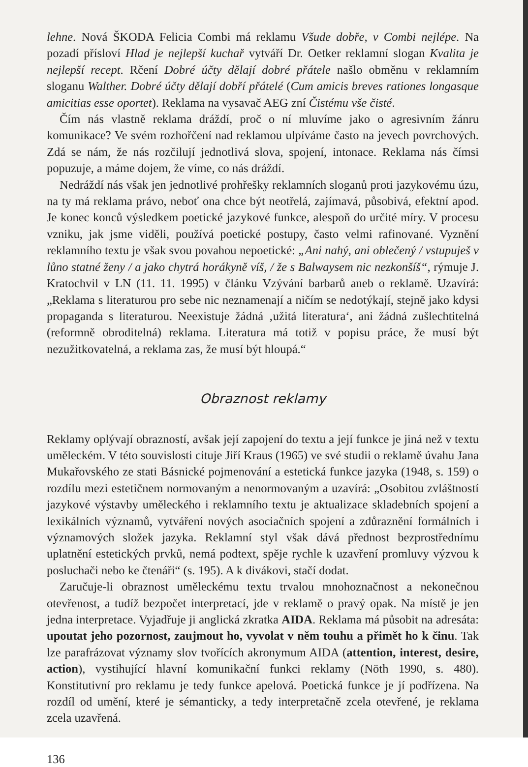lehne. Nová ŠKODA Felicia Combi má reklamu Všude dobře, v Combi nejlépe. Na pozadí přísloví Hlad je nejlepší kuchař vytváří Dr. Oetker reklamní slogan Kvalita je nejlepší recept. Rčení Dobré účty dělají dobré přátele našlo obměnu v reklamním sloganu Walther. Dobré účty dělají dobří přátelé (Cum amicis breves rationes longasque amicitias esse oportet). Reklama na vysavač AEG zní Čistému vše čisté.
Čím nás vlastně reklama dráždí, proč o ní mluvíme jako o agresivním žánru komunikace? Ve svém rozhořčení nad reklamou ulpíváme často na jevech povrchových. Zdá se nám, že nás rozčilují jednotlivá slova, spojení, intonace. Reklama nás čímsi popuzuje, a máme dojem, že víme, co nás dráždí.
Nedráždí nás však jen jednotlivé prohřešky reklamních sloganů proti jazykovému úzu, na ty má reklama právo, neboť ona chce být neotřelá, zajímavá, působivá, efektní apod. Je konec konců výsledkem poetické jazykové funkce, alespoň do určité míry. V procesu vzniku, jak jsme viděli, používá poetické postupy, často velmi rafinované. Vyznění reklamního textu je však svou povahou nepoetické: „Ani nahý, ani oblečený / vstupuješ v lůno statné ženy / a jako chytrá horákyně víš, / že s Balwaysem nic nezkonšíš“, rýmuje J. Kratochvil v LN (11. 11. 1995) v článku Vzývání barbarů aneb o reklamě. Uzavírá: „Reklama s literaturou pro sebe nic neznamenají a ničím se nedotýkají, stejně jako kdysi propaganda s literaturou. Neexistuje žádná ‚užitá literatura‘, ani žádná zušlechtitelná (reformně obroditelná) reklama. Literatura má totiž v popisu práce, že musí být nezužitkovatelná, a reklama zas, že musí být hloupá.“
Obraznost reklamy
Reklamy oplývají obrazností, avšak její zapojení do textu a její funkce je jiná než v textu uměleckém. V této souvislosti cituje Jiří Kraus (1965) ve své studii o reklamě úvahu Jana Mukařovského ze stati Básnické pojmenování a estetická funkce jazyka (1948, s. 159) o rozdílu mezi estetičnem normovaným a nenormovaným a uzavírá: „Osobitou zvláštností jazykové výstavby uměleckého i reklamního textu je aktualizace skladebních spojení a lexikálních významů, vytváření nových asociačních spojení a zdůraznění formálních i významových složek jazyka. Reklamní styl však dává přednost bezprostřednímu uplatnění estetických prvků, nemá podtext, spěje rychle k uzavření promluvy výzvou k posluchači nebo ke čtenáři“ (s. 195). A k divákovi, stačí dodat.
Zaručuje-li obraznost uměleckému textu trvalou mnohoznačnost a nekonečnou otevřenost, a tudíž bezpočet interpretací, jde v reklamě o pravý opak. Na místě je jen jedna interpretace. Vyjadřuje ji anglická zkratka AIDA. Reklama má působit na adresáta: upoutat jeho pozornost, zaujmout ho, vyvolat v něm touhu a přimět ho k činu. Tak lze parafrázovat významy slov tvořících akronymum AIDA (attention, interest, desire, action), vystihující hlavní komunikační funkci reklamy (Nöth 1990, s. 480). Konstitutivní pro reklamu je tedy funkce apelová. Poetická funkce je jí podřízena. Na rozdíl od umění, které je sémanticky, a tedy interpretačně zcela otevřené, je reklama zcela uzavřená.
136